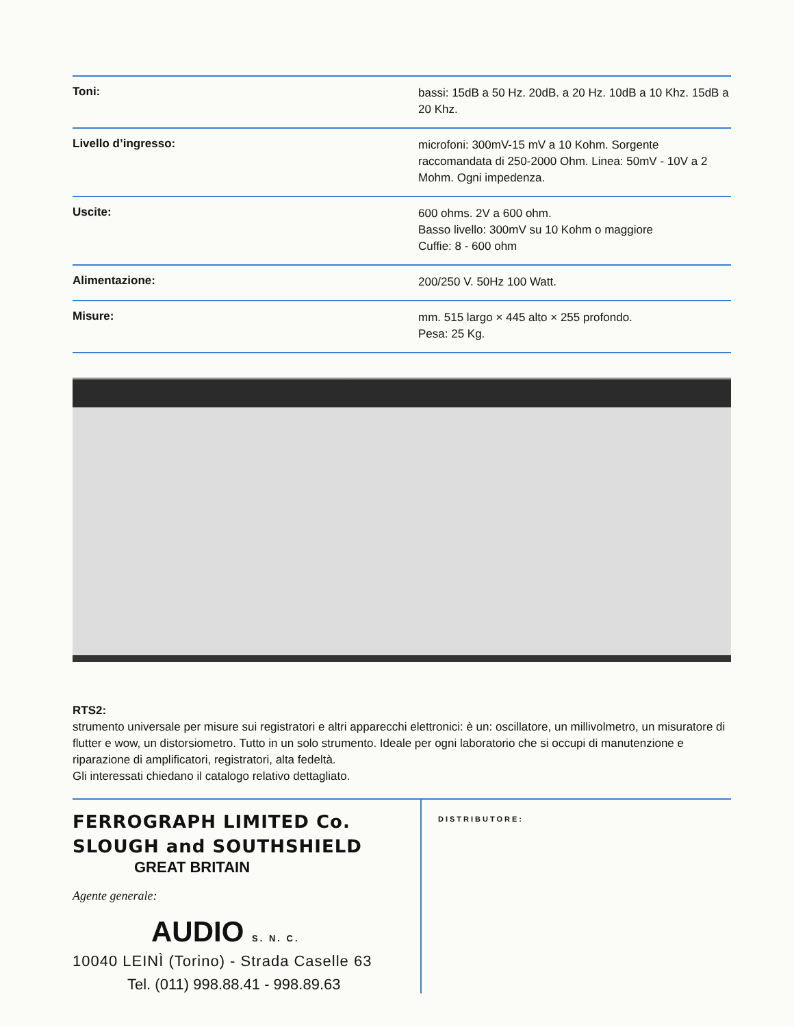| Toni: | bassi: 15dB a 50 Hz. 20dB. a 20 Hz. 10dB a 10 Khz. 15dB a 20 Khz. |
| Livello d’ingresso: | microfoni: 300mV-15 mV a 10 Kohm. Sorgente raccomandata di 250-2000 Ohm. Linea: 50mV - 10V a 2 Mohm. Ogni impedenza. |
| Uscite: | 600 ohms. 2V a 600 ohm. Basso livello: 300mV su 10 Kohm o maggiore Cuffie: 8 - 600 ohm |
| Alimentazione: | 200/250 V. 50Hz 100 Watt. |
| Misure: | mm. 515 largo × 445 alto × 255 profondo. Pesa: 25 Kg. |
RTS2:
strumento universale per misure sui registratori e altri apparecchi elettronici: è un: oscillatore, un millivolmetro, un misuratore di flutter e wow, un distorsiometro. Tutto in un solo strumento. Ideale per ogni laboratorio che si occupi di manutenzione e riparazione di amplificatori, registratori, alta fedeltà.
Gli interessati chiedano il catalogo relativo dettagliato.
FERROGRAPH LIMITED Co.
SLOUGH and SOUTHSHIELD
GREAT BRITAIN
Agente generale:
AUDIO S. N. C.
10040 LEINÌ (Torino) - Strada Caselle 63
Tel. (011) 998.88.41 - 998.89.63
DISTRIBUTORE: